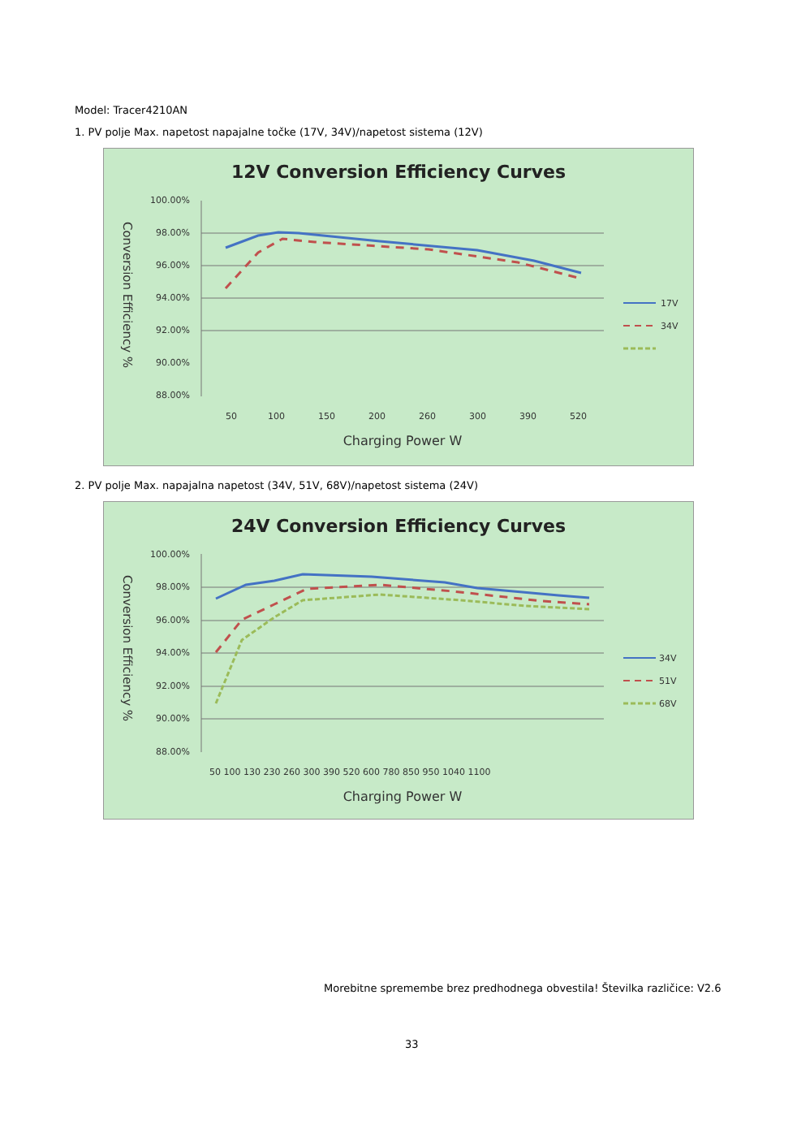Model: Tracer4210AN
1. PV polje Max. napetost napajalne točke (17V, 34V)/napetost sistema (12V)
12V Conversion Efficiency Curves
100.00%
98.00%
96.00%
94.00%
92.00%
90.00%
88.00%
50
100
150
200
260
300
390
520
Charging Power W
Conversion Efficiency %
17V
34V
2. PV polje Max. napajalna napetost (34V, 51V, 68V)/napetost sistema (24V)
24V Conversion Efficiency Curves
100.00%
98.00%
96.00%
94.00%
92.00%
90.00%
88.00%
50 100 130 230 260 300 390 520 600 780 850 950 1040 1100
Charging Power W
Conversion Efficiency %
34V
51V
68V
Morebitne spremembe brez predhodnega obvestila! Številka različice: V2.6
33